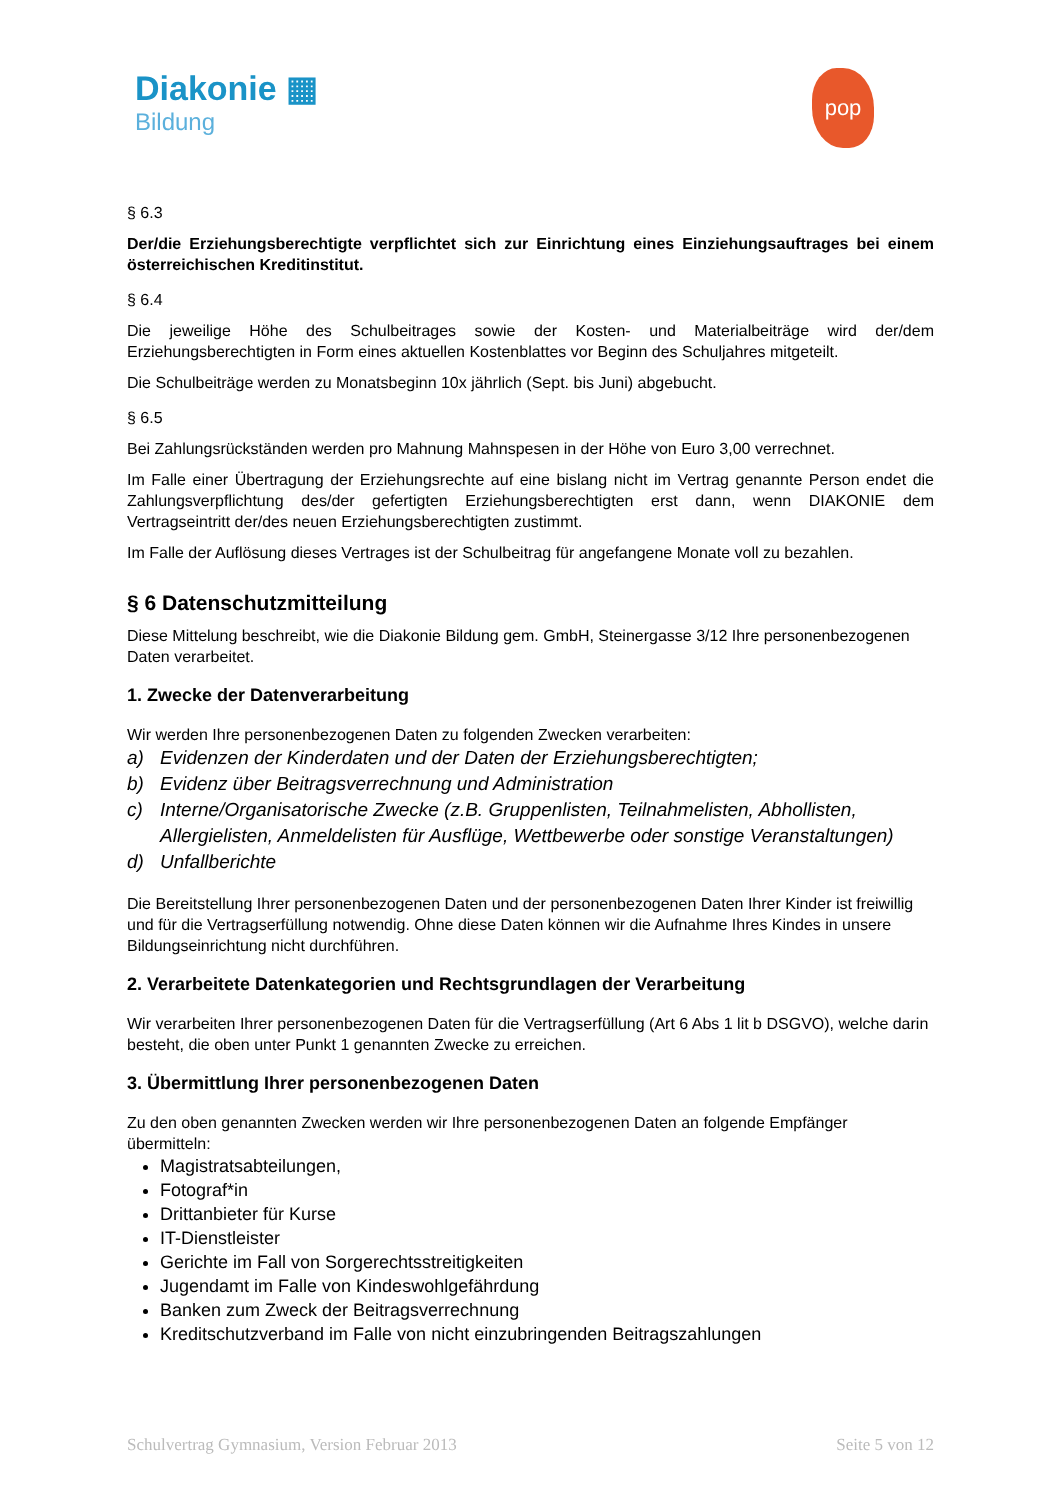Diakonie ▦
Bildung
pop
§ 6.3
Der/die Erziehungsberechtigte verpflichtet sich zur Einrichtung eines Einziehungsauftrages bei einem österreichischen Kreditinstitut.
§ 6.4
Die jeweilige Höhe des Schulbeitrages sowie der Kosten- und Materialbeiträge wird der/dem Erziehungsberechtigten in Form eines aktuellen Kostenblattes vor Beginn des Schuljahres mitgeteilt.
Die Schulbeiträge werden zu Monatsbeginn 10x jährlich (Sept. bis Juni) abgebucht.
§ 6.5
Bei Zahlungsrückständen werden pro Mahnung Mahnspesen in der Höhe von Euro 3,00 verrechnet.
Im Falle einer Übertragung der Erziehungsrechte auf eine bislang nicht im Vertrag genannte Person endet die Zahlungsverpflichtung des/der gefertigten Erziehungsberechtigten erst dann, wenn DIAKONIE dem Vertragseintritt der/des neuen Erziehungsberechtigten zustimmt.
Im Falle der Auflösung dieses Vertrages ist der Schulbeitrag für angefangene Monate voll zu bezahlen.
§ 6 Datenschutzmitteilung
Diese Mittelung beschreibt, wie die Diakonie Bildung gem. GmbH, Steinergasse 3/12 Ihre personenbezogenen Daten verarbeitet.
1. Zwecke der Datenverarbeitung
Wir werden Ihre personenbezogenen Daten zu folgenden Zwecken verarbeiten:
a) Evidenzen der Kinderdaten und der Daten der Erziehungsberechtigten;
b) Evidenz über Beitragsverrechnung und Administration
c) Interne/Organisatorische Zwecke (z.B. Gruppenlisten, Teilnahmelisten, Abhollisten, Allergielisten, Anmeldelisten für Ausflüge, Wettbewerbe oder sonstige Veranstaltungen)
d) Unfallberichte
Die Bereitstellung Ihrer personenbezogenen Daten und der personenbezogenen Daten Ihrer Kinder ist freiwillig und für die Vertragserfüllung notwendig. Ohne diese Daten können wir die Aufnahme Ihres Kindes in unsere Bildungseinrichtung nicht durchführen.
2. Verarbeitete Datenkategorien und Rechtsgrundlagen der Verarbeitung
Wir verarbeiten Ihrer personenbezogenen Daten für die Vertragserfüllung (Art 6 Abs 1 lit b DSGVO), welche darin besteht, die oben unter Punkt 1 genannten Zwecke zu erreichen.
3. Übermittlung Ihrer personenbezogenen Daten
Zu den oben genannten Zwecken werden wir Ihre personenbezogenen Daten an folgende Empfänger übermitteln:
Magistratsabteilungen,
Fotograf*in
Drittanbieter für Kurse
IT-Dienstleister
Gerichte im Fall von Sorgerechtsstreitigkeiten
Jugendamt im Falle von Kindeswohlgefährdung
Banken zum Zweck der Beitragsverrechnung
Kreditschutzverband im Falle von nicht einzubringenden Beitragszahlungen
Schulvertrag Gymnasium, Version Februar 2013 Seite 5 von 12